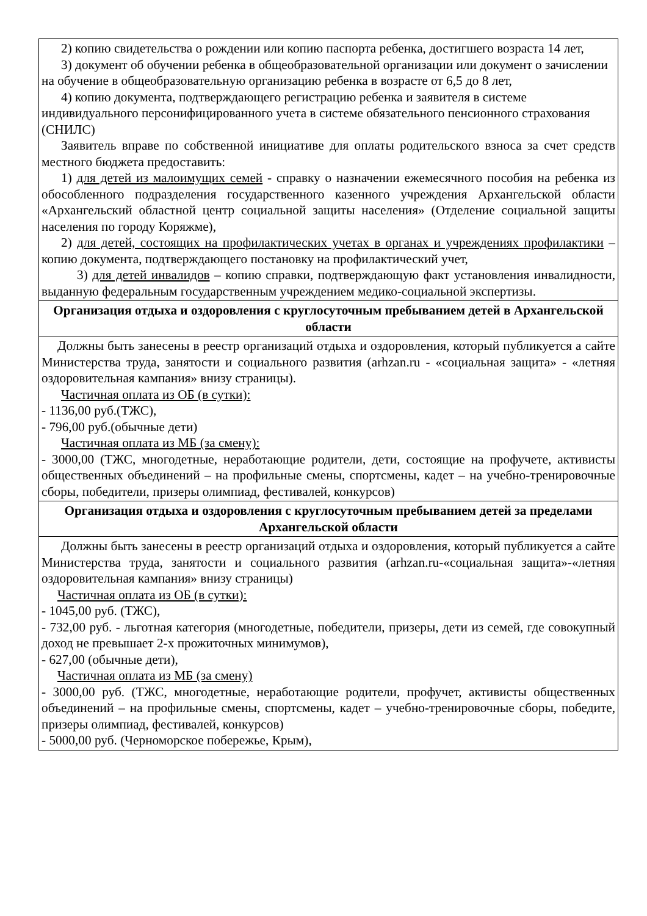| 2) копию свидетельства о рождении или копию паспорта ребенка, достигшего возраста 14 лет, 3) документ об обучении ребенка в общеобразовательной организации или документ о зачислении на обучение в общеобразовательную организацию ребенка в возрасте от 6,5 до 8 лет, 4) копию документа, подтверждающего регистрацию ребенка и заявителя в системе индивидуального персонифицированного учета в системе обязательного пенсионного страхования (СНИЛС) Заявитель вправе по собственной инициативе для оплаты родительского взноса за счет средств местного бюджета предоставить: 1) для детей из малоимущих семей - справку о назначении ежемесячного пособия на ребенка из обособленного подразделения государственного казенного учреждения Архангельской области «Архангельский областной центр социальной защиты населения» (Отделение социальной защиты населения по городу Коряжме), 2) для детей, состоящих на профилактических учетах в органах и учреждениях профилактики – копию документа, подтверждающего постановку на профилактический учет, 3) для детей инвалидов – копию справки, подтверждающую факт установления инвалидности, выданную федеральным государственным учреждением медико-социальной экспертизы. |
| Организация отдыха и оздоровления с круглосуточным пребыванием детей в Архангельской области |
| Должны быть занесены в реестр организаций отдыха и оздоровления, который публикуется а сайте Министерства труда, занятости и социального развития (arhzan.ru - «социальная защита» - «летняя оздоровительная кампания» внизу страницы). Частичная оплата из ОБ (в сутки): - 1136,00 руб.(ТЖС), - 796,00 руб.(обычные дети) Частичная оплата из МБ (за смену): - 3000,00 (ТЖС, многодетные, неработающие родители, дети, состоящие на профучете, активисты общественных объединений – на профильные смены, спортсмены, кадет – на учебно-тренировочные сборы, победители, призеры олимпиад, фестивалей, конкурсов) |
| Организация отдыха и оздоровления с круглосуточным пребыванием детей за пределами Архангельской области |
| Должны быть занесены в реестр организаций отдыха и оздоровления, который публикуется а сайте Министерства труда, занятости и социального развития (arhzan.ru-«социальная защита»-«летняя оздоровительная кампания» внизу страницы) Частичная оплата из ОБ (в сутки): - 1045,00 руб. (ТЖС), - 732,00 руб. - льготная категория (многодетные, победители, призеры, дети из семей, где совокупный доход не превышает 2-х прожиточных минимумов), - 627,00 (обычные дети), Частичная оплата из МБ (за смену) - 3000,00 руб. (ТЖС, многодетные, неработающие родители, профучет, активисты общественных объединений – на профильные смены, спортсмены, кадет – учебно-тренировочные сборы, победите, призеры олимпиад, фестивалей, конкурсов) - 5000,00 руб. (Черноморское побережье, Крым), |